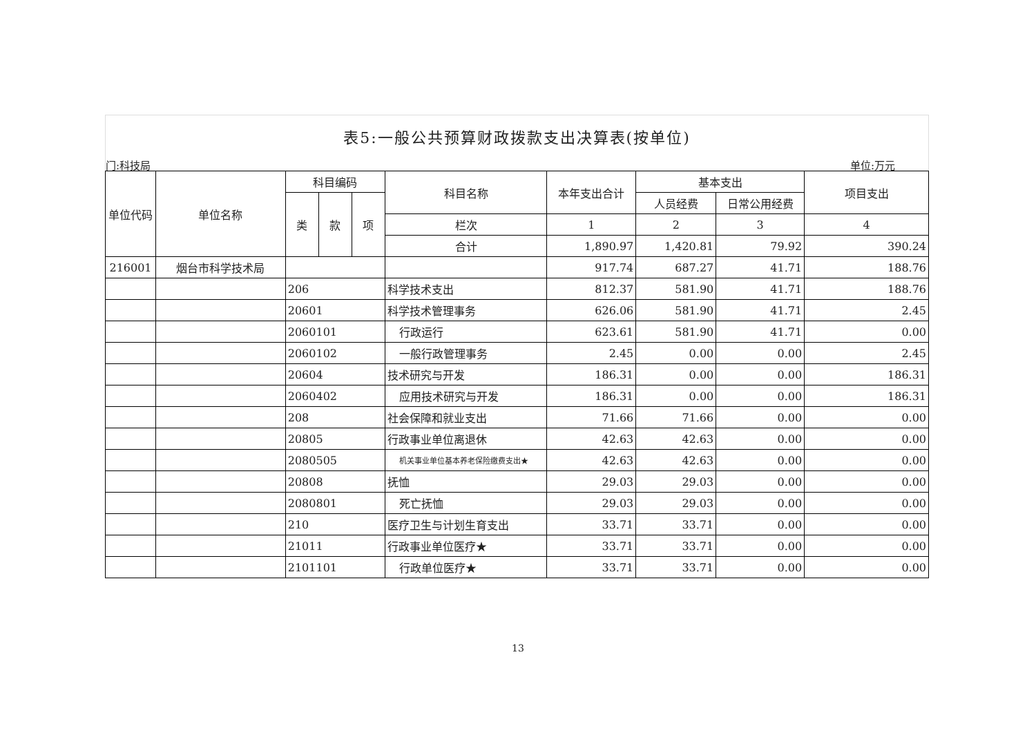表5:一般公共预算财政拨款支出决算表(按单位)
门:科技局 单位:万元
| 单位代码 | 单位名称 | 科目编码 | | | 科目名称 | 本年支出合计 | 基本支出 | | 项目支出 |
| --- | --- | --- | --- | --- | --- | --- | --- | --- | --- |
| | | 类 | 款 | 项 | | | 人员经费 | 日常公用经费 | |
| | | | | | 栏次 | 1 | 2 | 3 | 4 |
| | | | | | 合计 | 1,890.97 | 1,420.81 | 79.92 | 390.24 |
| 216001 | 烟台市科学技术局 | | | | | 917.74 | 687.27 | 41.71 | 188.76 |
| | | 206 | | | 科学技术支出 | 812.37 | 581.90 | 41.71 | 188.76 |
| | | 20601 | | | 科学技术管理事务 | 626.06 | 581.90 | 41.71 | 2.45 |
| | | 2060101 | | | 行政运行 | 623.61 | 581.90 | 41.71 | 0.00 |
| | | 2060102 | | | 一般行政管理事务 | 2.45 | 0.00 | 0.00 | 2.45 |
| | | 20604 | | | 技术研究与开发 | 186.31 | 0.00 | 0.00 | 186.31 |
| | | 2060402 | | | 应用技术研究与开发 | 186.31 | 0.00 | 0.00 | 186.31 |
| | | 208 | | | 社会保障和就业支出 | 71.66 | 71.66 | 0.00 | 0.00 |
| | | 20805 | | | 行政事业单位离退休 | 42.63 | 42.63 | 0.00 | 0.00 |
| | | 2080505 | | | 机关事业单位基本养老保险缴费支出★ | 42.63 | 42.63 | 0.00 | 0.00 |
| | | 20808 | | | 抚恤 | 29.03 | 29.03 | 0.00 | 0.00 |
| | | 2080801 | | | 死亡抚恤 | 29.03 | 29.03 | 0.00 | 0.00 |
| | | 210 | | | 医疗卫生与计划生育支出 | 33.71 | 33.71 | 0.00 | 0.00 |
| | | 21011 | | | 行政事业单位医疗★ | 33.71 | 33.71 | 0.00 | 0.00 |
| | | 2101101 | | | 行政单位医疗★ | 33.71 | 33.71 | 0.00 | 0.00 |
13